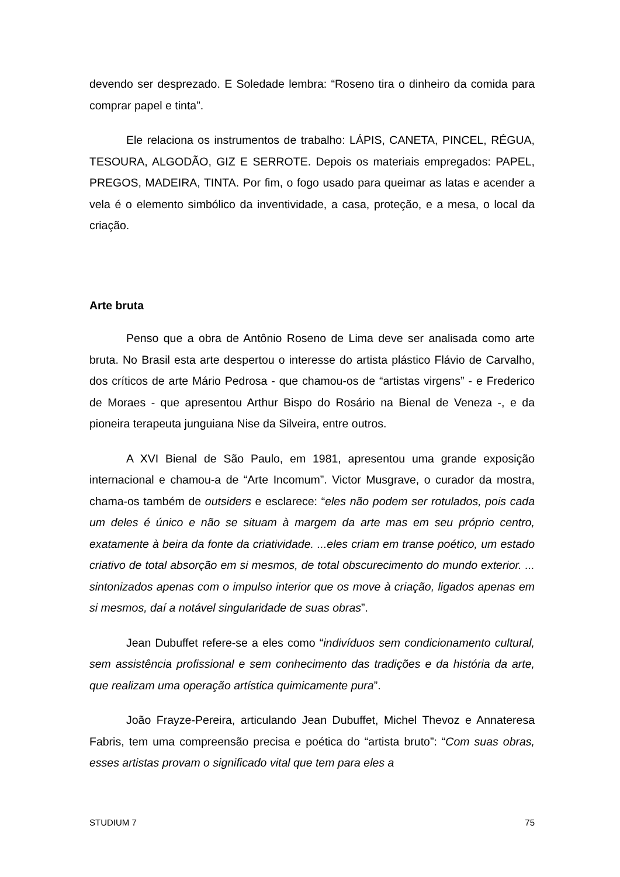devendo ser desprezado. E Soledade lembra: “Roseno tira o dinheiro da comida para comprar papel e tinta”.
Ele relaciona os instrumentos de trabalho: LÁPIS, CANETA, PINCEL, RÉGUA, TESOURA, ALGODÃO, GIZ E SERROTE. Depois os materiais empregados: PAPEL, PREGOS, MADEIRA, TINTA. Por fim, o fogo usado para queimar as latas e acender a vela é o elemento simbólico da inventividade, a casa, proteção, e a mesa, o local da criação.
Arte bruta
Penso que a obra de Antônio Roseno de Lima deve ser analisada como arte bruta. No Brasil esta arte despertou o interesse do artista plástico Flávio de Carvalho, dos críticos de arte Mário Pedrosa - que chamou-os de “artistas virgens” - e Frederico de Moraes - que apresentou Arthur Bispo do Rosário na Bienal de Veneza -, e da pioneira terapeuta junguiana Nise da Silveira, entre outros.
A XVI Bienal de São Paulo, em 1981, apresentou uma grande exposição internacional e chamou-a de “Arte Incomum”. Victor Musgrave, o curador da mostra, chama-os também de outsiders e esclarece: “eles não podem ser rotulados, pois cada um deles é único e não se situam à margem da arte mas em seu próprio centro, exatamente à beira da fonte da criatividade. ...eles criam em transe poético, um estado criativo de total absorção em si mesmos, de total obscurecimento do mundo exterior. ... sintonizados apenas com o impulso interior que os move à criação, ligados apenas em si mesmos, daí a notável singularidade de suas obras”.
Jean Dubuffet refere-se a eles como “indivíduos sem condicionamento cultural, sem assistência profissional e sem conhecimento das tradições e da história da arte, que realizam uma operação artística quimicamente pura”.
João Frayze-Pereira, articulando Jean Dubuffet, Michel Thevoz e Annateresa Fabris, tem uma compreensão precisa e poética do “artista bruto”: “Com suas obras, esses artistas provam o significado vital que tem para eles a
STUDIUM 7 75